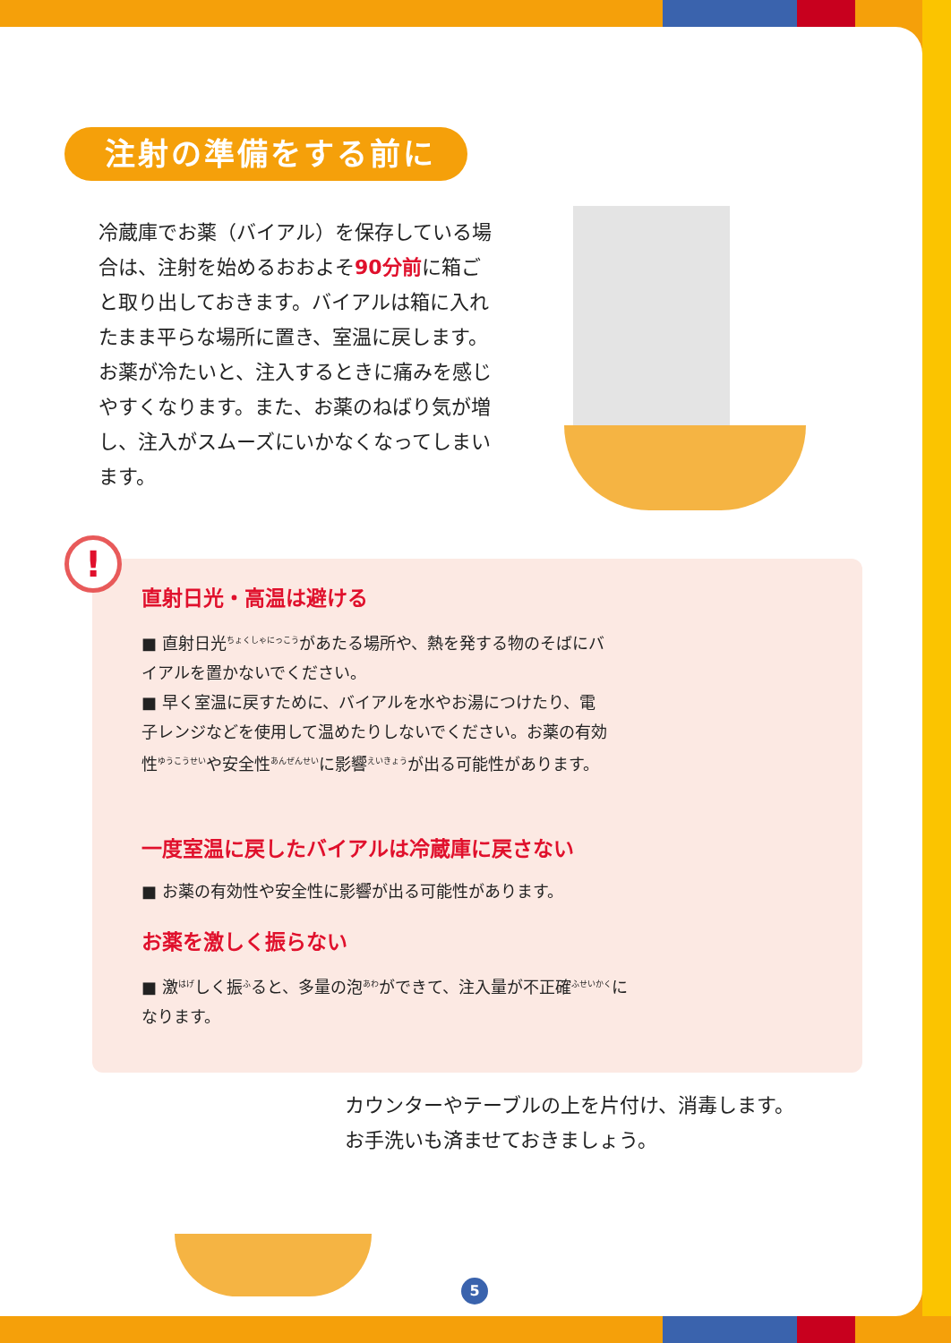注射の準備をする前に
冷蔵庫でお薬（バイアル）を保存している場合は、注射を始めるおおよそ90分前に箱ごと取り出しておきます。バイアルは箱に入れたまま平らな場所に置き、室温に戻します。お薬が冷たいと、注入するときに痛みを感じやすくなります。また、お薬のねばり気が増し、注入がスムーズにいかなくなってしまいます。
!
直射日光・高温は避ける
■ 直射日光<sup>ちょくしゃにっこう</sup>があたる場所や、熱を発する物のそばにバイアルを置かないでください。
■ 早く室温に戻すために、バイアルを水やお湯につけたり、電子レンジなどを使用して温めたりしないでください。お薬の有効性<sup>ゆうこうせい</sup>や安全性<sup>あんぜんせい</sup>に影響<sup>えいきょう</sup>が出る可能性があります。
一度室温に戻したバイアルは冷蔵庫に戻さない
■ お薬の有効性や安全性に影響が出る可能性があります。
お薬を激しく振らない
■ 激<sup>はげ</sup>しく振<sup>ふ</sup>ると、多量の泡<sup>あわ</sup>ができて、注入量が不正確<sup>ふせいかく</sup>になります。
カウンターやテーブルの上を片付け、消毒します。
お手洗いも済ませておきましょう。
5